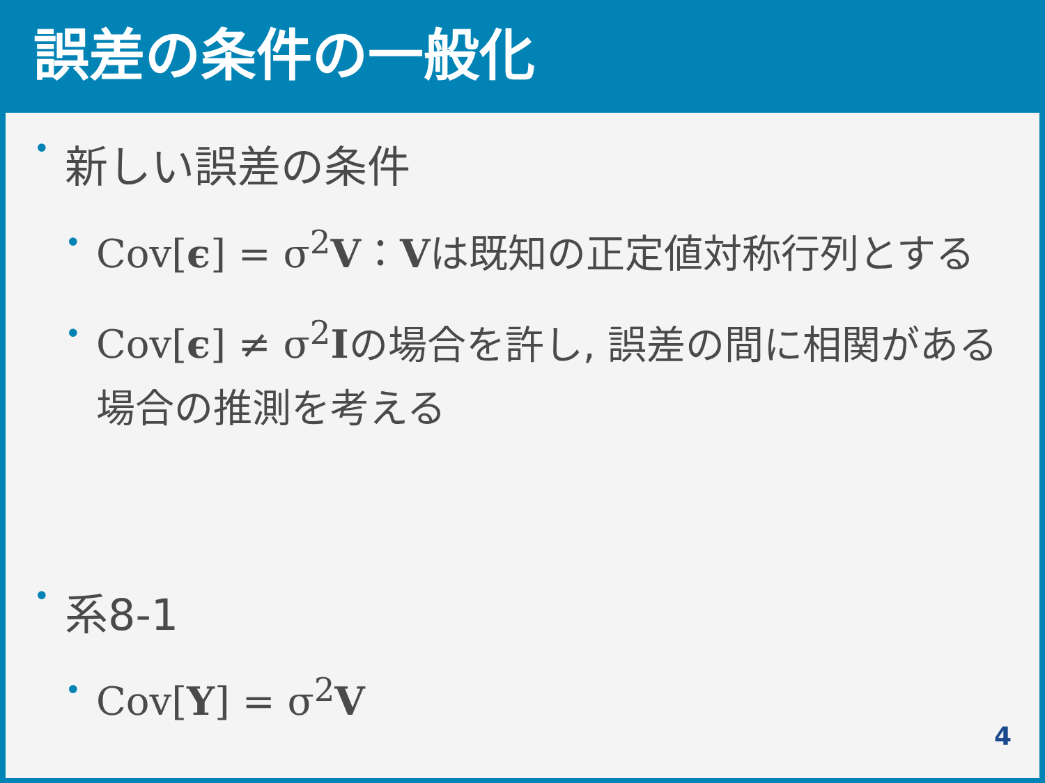誤差の条件の一般化
• 新しい誤差の条件
• Cov[ϵ] = σ<sup>2</sup>V：Vは既知の正定値対称行列とする
• Cov[ϵ] ≠ σ<sup>2</sup>Iの場合を許し, 誤差の間に相関がある場合の推測を考える
• 系8-1
• Cov[Y] = σ<sup>2</sup>V
4